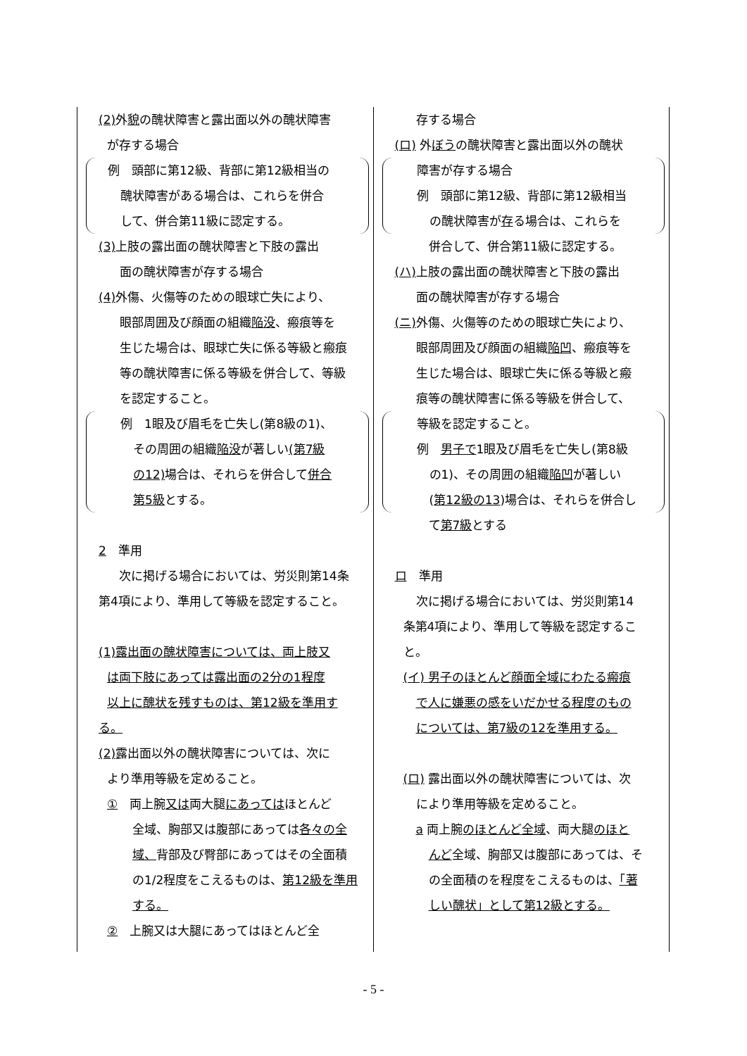| (2) 外 貌 の醜状障害と露出面以外の醜状障害 が存する場合 例 頭部に第12級、背部に第12級相当の 醜状障害がある場合は、これらを併合 して、併合第11級に認定する。 (3) 上肢の露出面の醜状障害と下肢の露出 面の醜状障害が存する場合 (4) 外傷、火傷等のための眼球亡失により、 眼部周囲及び顔面の組織 陥没 、瘢痕等を 生じた場合は、眼球亡失に係る等級と瘢痕 等の醜状障害に係る等級を併合して、等級 を認定すること。 例 1眼及び眉毛を亡失し(第8級の1)、 その周囲の組織 陥没 が著しい (第7級 の12) 場合は、それらを併合して 併合 第5級 とする。 2 準用 次に掲げる場合においては、労災則第14条 第4項により、準用して等級を認定すること。 (1)露出面の醜状障害については、両上肢又 は両下肢にあっては露出面の2分の1程度 以上に醜状を残すものは、第12級を準用す る。 (2) 露出面以外の醜状障害については、次に より準用等級を定めること。 ① 両上腕 又は 両大腿 にあっては ほとんど 全域、胸部又は腹部にあっては 各々の全 域、 背部及び臀部にあってはその全面積 の1/2程度をこえるものは、 第12級を準用 する。 ② 上腕又は大腿にあってはほとんど全 | 存する場合 (ロ) 外 ぼう の醜状障害と露出面以外の醜状 障害が存する場合 例 頭部に第12級、背部に第12級相当 の醜状障害が 存 る場合は、これらを 併合して、併合第11級に認定する。 (ハ) 上肢の露出面の醜状障害と下肢の露出 面の醜状障害が存する場合 (ニ) 外傷、火傷等のための眼球亡失により、 眼部周囲及び顔面の組織 陥凹 、瘢痕等を 生じた場合は、眼球亡失に係る等級と瘢 痕等の醜状障害に係る等級を併合して、 等級を認定すること。 例 男子で 1眼及び眉毛を亡失し(第8級 の1)、その周囲の組織 陥凹 が著しい ( 第12級の13 )場合は、それらを併合し て 第7級 とする ロ 準用 次に掲げる場合においては、労災則第14 条第4項により、準用して等級を認定するこ と。 (イ) 男子のほとんど顔面全域にわたる瘢痕 で人に嫌悪の感をいだかせる程度のもの については、第7級の12を準用する。 (ロ) 露出面以外の醜状障害については、次 により準用等級を定めること。 a 両上腕 のほとんど全域 、両大腿 のほと んど 全域、胸部又は腹部にあっては、そ の全面積のを程度をこえるものは、 「著 しい醜状」として第12級とする。 |
- 5 -